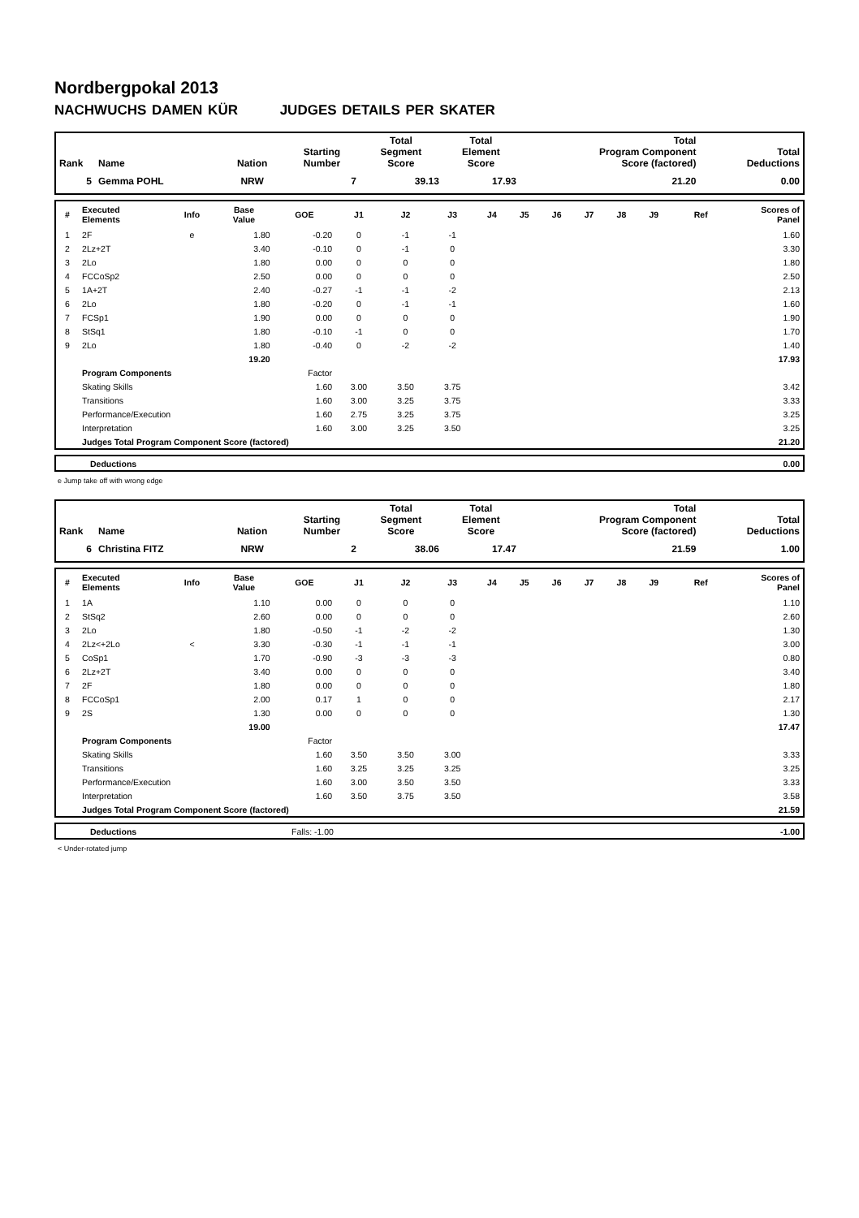Nordbergpokal 2013
NACHWUCHS DAMEN KÜR JUDGES DETAILS PER SKATER
| Rank | Name | Nation | Starting Number | Total Segment Score | Total Element Score | Total Program Component Score (factored) | Total Deductions |
| --- | --- | --- | --- | --- | --- | --- | --- |
| 5 | Gemma POHL | NRW | 7 | 39.13 | 17.93 | 21.20 | 0.00 |
| # | Executed Elements | Info | Base Value | GOE | J1 | J2 | J3 | J4 | J5 | J6 | J7 | J8 | J9 | Ref | Scores of Panel |
| --- | --- | --- | --- | --- | --- | --- | --- | --- | --- | --- | --- | --- | --- | --- | --- |
| 1 | 2F | e | 1.80 | -0.20 | 0 | -1 | -1 | | | | | | | | 1.60 |
| 2 | 2Lz+2T | | 3.40 | -0.10 | 0 | -1 | 0 | | | | | | | | 3.30 |
| 3 | 2Lo | | 1.80 | 0.00 | 0 | 0 | 0 | | | | | | | | 1.80 |
| 4 | FCCoSp2 | | 2.50 | 0.00 | 0 | 0 | 0 | | | | | | | | 2.50 |
| 5 | 1A+2T | | 2.40 | -0.27 | -1 | -1 | -2 | | | | | | | | 2.13 |
| 6 | 2Lo | | 1.80 | -0.20 | 0 | -1 | -1 | | | | | | | | 1.60 |
| 7 | FCSp1 | | 1.90 | 0.00 | 0 | 0 | 0 | | | | | | | | 1.90 |
| 8 | StSq1 | | 1.80 | -0.10 | -1 | 0 | 0 | | | | | | | | 1.70 |
| 9 | 2Lo | | 1.80 | -0.40 | 0 | -2 | -2 | | | | | | | | 1.40 |
| | | | 19.20 | | | | | | | | | | | | 17.93 |
| | Program Components | | | Factor | | | | | | | | | | | |
| | Skating Skills | | | 1.60 | 3.00 | 3.50 | 3.75 | | | | | | | | 3.42 |
| | Transitions | | | 1.60 | 3.00 | 3.25 | 3.75 | | | | | | | | 3.33 |
| | Performance/Execution | | | 1.60 | 2.75 | 3.25 | 3.75 | | | | | | | | 3.25 |
| | Interpretation | | | 1.60 | 3.00 | 3.25 | 3.50 | | | | | | | | 3.25 |
| | Judges Total Program Component Score (factored) | | | | | | | | | | | | | | 21.20 |
| | Deductions | 0.00 |
e Jump take off with wrong edge
| Rank | Name | Nation | Starting Number | Total Segment Score | Total Element Score | Total Program Component Score (factored) | Total Deductions |
| --- | --- | --- | --- | --- | --- | --- | --- |
| 6 | Christina FITZ | NRW | 2 | 38.06 | 17.47 | 21.59 | 1.00 |
| # | Executed Elements | Info | Base Value | GOE | J1 | J2 | J3 | J4 | J5 | J6 | J7 | J8 | J9 | Ref | Scores of Panel |
| --- | --- | --- | --- | --- | --- | --- | --- | --- | --- | --- | --- | --- | --- | --- | --- |
| 1 | 1A | | 1.10 | 0.00 | 0 | 0 | 0 | | | | | | | | 1.10 |
| 2 | StSq2 | | 2.60 | 0.00 | 0 | 0 | 0 | | | | | | | | 2.60 |
| 3 | 2Lo | | 1.80 | -0.50 | -1 | -2 | -2 | | | | | | | | 1.30 |
| 4 | 2Lz<+2Lo | < | 3.30 | -0.30 | -1 | -1 | -1 | | | | | | | | 3.00 |
| 5 | CoSp1 | | 1.70 | -0.90 | -3 | -3 | -3 | | | | | | | | 0.80 |
| 6 | 2Lz+2T | | 3.40 | 0.00 | 0 | 0 | 0 | | | | | | | | 3.40 |
| 7 | 2F | | 1.80 | 0.00 | 0 | 0 | 0 | | | | | | | | 1.80 |
| 8 | FCCoSp1 | | 2.00 | 0.17 | 1 | 0 | 0 | | | | | | | | 2.17 |
| 9 | 2S | | 1.30 | 0.00 | 0 | 0 | 0 | | | | | | | | 1.30 |
| | | | 19.00 | | | | | | | | | | | | 17.47 |
| | Program Components | | | Factor | | | | | | | | | | | |
| | Skating Skills | | | 1.60 | 3.50 | 3.50 | 3.00 | | | | | | | | 3.33 |
| | Transitions | | | 1.60 | 3.25 | 3.25 | 3.25 | | | | | | | | 3.25 |
| | Performance/Execution | | | 1.60 | 3.00 | 3.50 | 3.50 | | | | | | | | 3.33 |
| | Interpretation | | | 1.60 | 3.50 | 3.75 | 3.50 | | | | | | | | 3.58 |
| | Judges Total Program Component Score (factored) | | | | | | | | | | | | | | 21.59 |
| | Deductions | Falls: -1.00 | -1.00 |
< Under-rotated jump